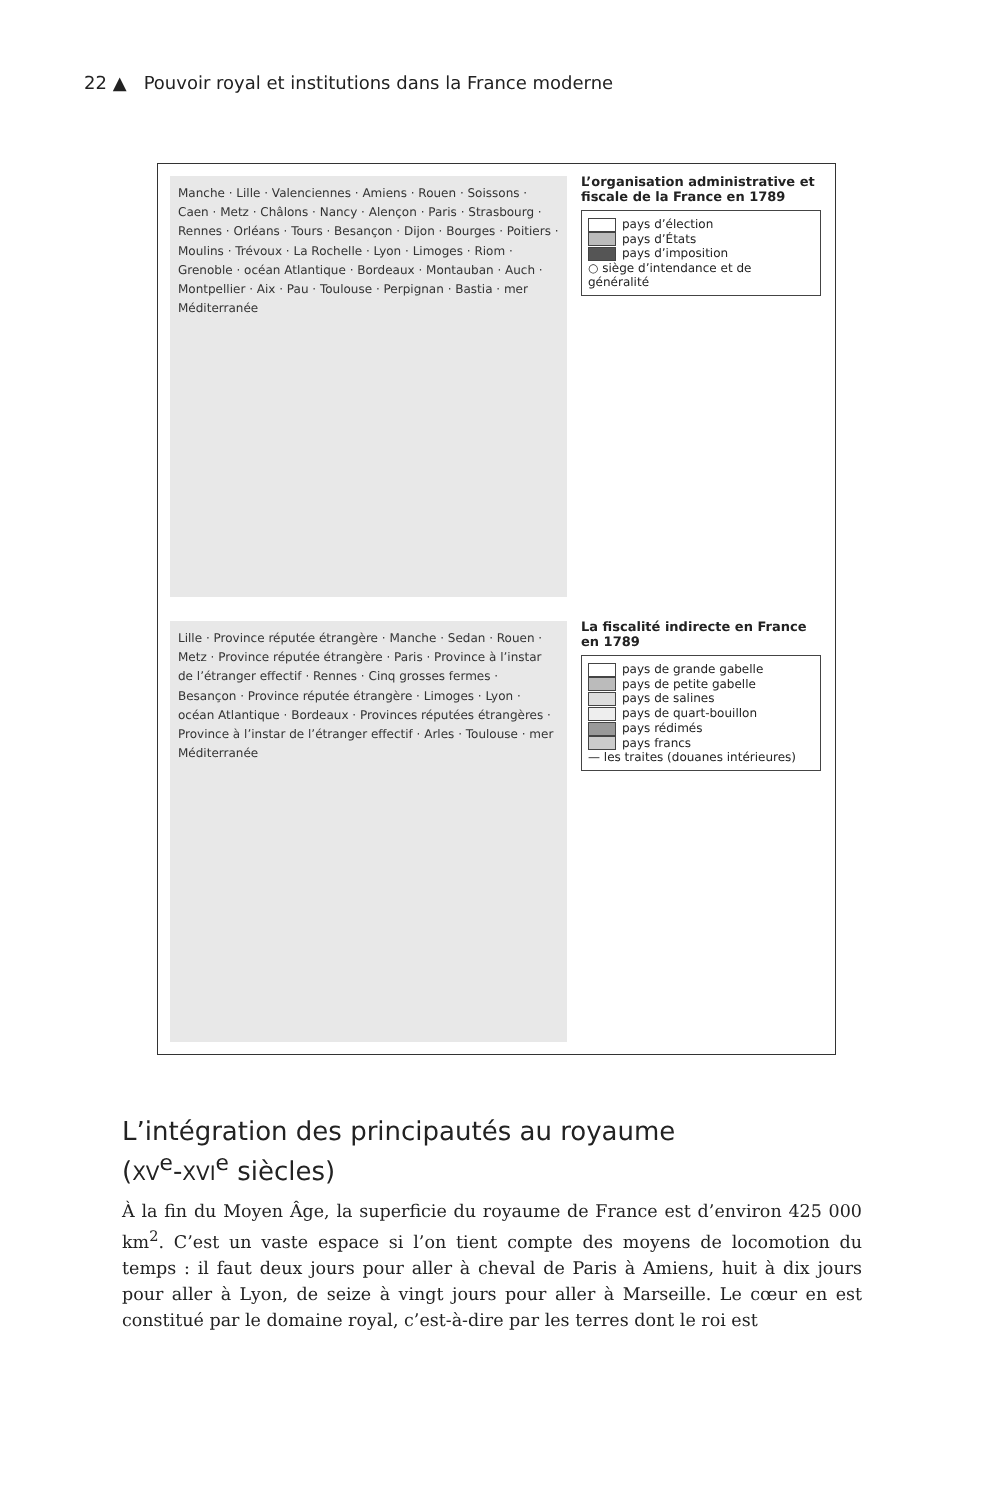22 ▲ Pouvoir royal et institutions dans la France moderne
Manche · Lille · Valenciennes · Amiens · Rouen · Soissons · Caen · Metz · Châlons · Nancy · Alençon · Paris · Strasbourg · Rennes · Orléans · Tours · Besançon · Dijon · Bourges · Poitiers · Moulins · Trévoux · La Rochelle · Lyon · Limoges · Riom · Grenoble · océan Atlantique · Bordeaux · Montauban · Auch · Montpellier · Aix · Pau · Toulouse · Perpignan · Bastia · mer Méditerranée
L’organisation administrative et fiscale de la France en 1789
pays d’élection
pays d’États
pays d’imposition
○ siège d’intendance et de généralité
Lille · Province réputée étrangère · Manche · Sedan · Rouen · Metz · Province réputée étrangère · Paris · Province à l’instar de l’étranger effectif · Rennes · Cinq grosses fermes · Besançon · Province réputée étrangère · Limoges · Lyon · océan Atlantique · Bordeaux · Provinces réputées étrangères · Province à l’instar de l’étranger effectif · Arles · Toulouse · mer Méditerranée
La fiscalité indirecte en France en 1789
pays de grande gabelle
pays de petite gabelle
pays de salines
pays de quart-bouillon
pays rédimés
pays francs
— les traites (douanes intérieures)
L’intégration des principautés au royaume
(XV<sup>e</sup>-XVI<sup>e</sup> siècles)
À la fin du Moyen Âge, la superficie du royaume de France est d’environ 425 000 km<sup>2</sup>. C’est un vaste espace si l’on tient compte des moyens de locomotion du temps : il faut deux jours pour aller à cheval de Paris à Amiens, huit à dix jours pour aller à Lyon, de seize à vingt jours pour aller à Marseille. Le cœur en est constitué par le domaine royal, c’est-à-dire par les terres dont le roi est